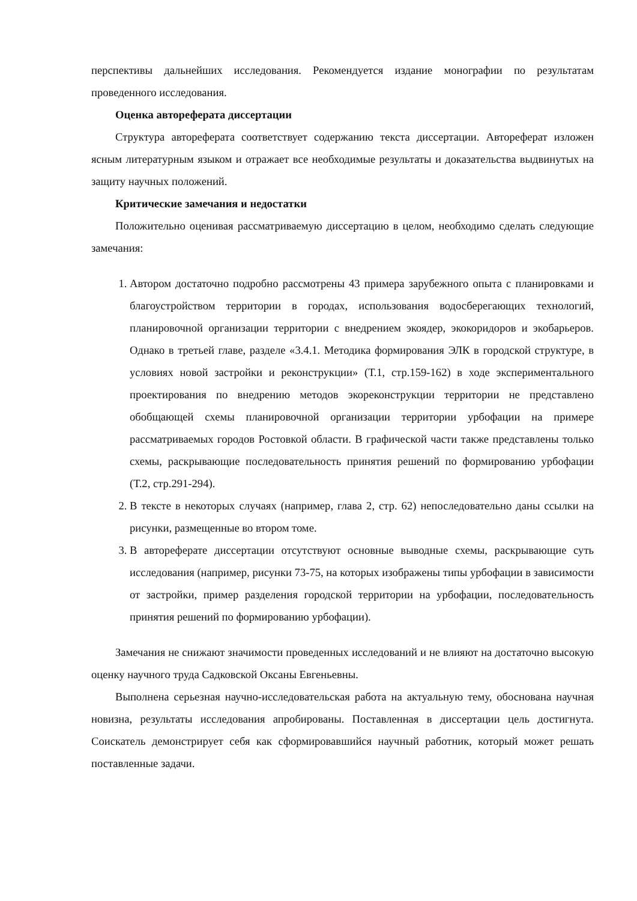перспективы дальнейших исследования. Рекомендуется издание монографии по результатам проведенного исследования.
Оценка автореферата диссертации
Структура автореферата соответствует содержанию текста диссертации. Автореферат изложен ясным литературным языком и отражает все необходимые результаты и доказательства выдвинутых на защиту научных положений.
Критические замечания и недостатки
Положительно оценивая рассматриваемую диссертацию в целом, необходимо сделать следующие замечания:
1. Автором достаточно подробно рассмотрены 43 примера зарубежного опыта с планировками и благоустройством территории в городах, использования водосберегающих технологий, планировочной организации территории с внедрением экоядер, экокоридоров и экобарьеров. Однако в третьей главе, разделе «3.4.1. Методика формирования ЭЛК в городской структуре, в условиях новой застройки и реконструкции» (Т.1, стр.159-162) в ходе экспериментального проектирования по внедрению методов экореконструкции территории не представлено обобщающей схемы планировочной организации территории урбофации на примере рассматриваемых городов Ростовкой области. В графической части также представлены только схемы, раскрывающие последовательность принятия решений по формированию урбофации (Т.2, стр.291-294).
2. В тексте в некоторых случаях (например, глава 2, стр. 62) непоследовательно даны ссылки на рисунки, размещенные во втором томе.
3. В автореферате диссертации отсутствуют основные выводные схемы, раскрывающие суть исследования (например, рисунки 73-75, на которых изображены типы урбофации в зависимости от застройки, пример разделения городской территории на урбофации, последовательность принятия решений по формированию урбофации).
Замечания не снижают значимости проведенных исследований и не влияют на достаточно высокую оценку научного труда Садковской Оксаны Евгеньевны.
Выполнена серьезная научно-исследовательская работа на актуальную тему, обоснована научная новизна, результаты исследования апробированы. Поставленная в диссертации цель достигнута. Соискатель демонстрирует себя как сформировавшийся научный работник, который может решать поставленные задачи.